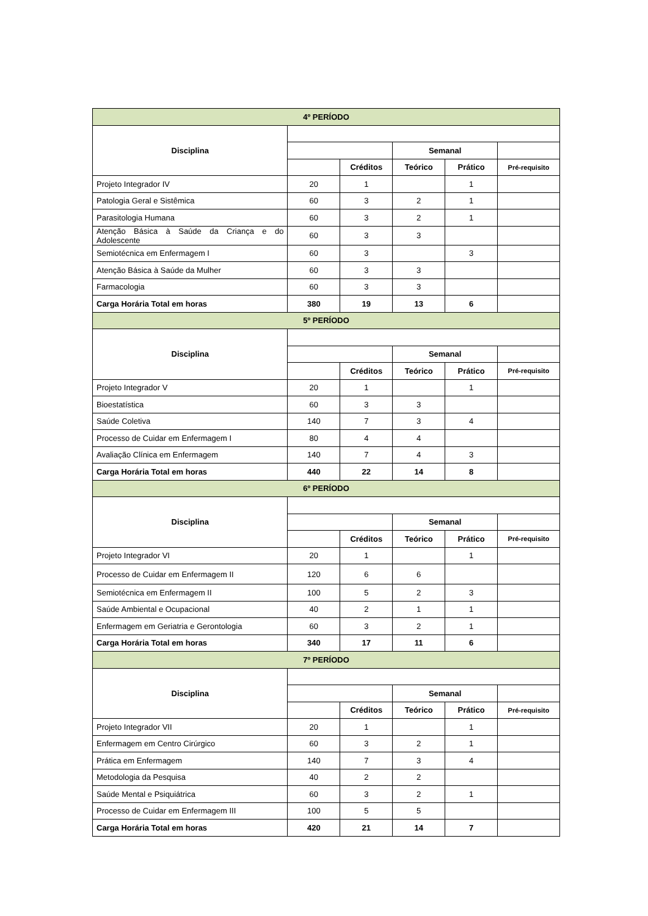| 4º PERÍODO | | | | | |
| Disciplina | | | | | |
| | | | Semanal | | |
| | | Créditos | Teórico | Prático | Pré-requisito |
| Projeto Integrador IV | 20 | 1 | | 1 | |
| Patologia Geral e Sistêmica | 60 | 3 | 2 | 1 | |
| Parasitologia Humana | 60 | 3 | 2 | 1 | |
| Atenção Básica à Saúde da Criança e do Adolescente | 60 | 3 | 3 | | |
| Semiotécnica em Enfermagem I | 60 | 3 | | 3 | |
| Atenção Básica à Saúde da Mulher | 60 | 3 | 3 | | |
| Farmacologia | 60 | 3 | 3 | | |
| Carga Horária Total em horas | 380 | 19 | 13 | 6 | |
| 5º PERÍODO | | | | | |
| Disciplina | | | | | |
| | | | Semanal | | |
| | | Créditos | Teórico | Prático | Pré-requisito |
| Projeto Integrador V | 20 | 1 | | 1 | |
| Bioestatística | 60 | 3 | 3 | | |
| Saúde Coletiva | 140 | 7 | 3 | 4 | |
| Processo de Cuidar em Enfermagem I | 80 | 4 | 4 | | |
| Avaliação Clínica em Enfermagem | 140 | 7 | 4 | 3 | |
| Carga Horária Total em horas | 440 | 22 | 14 | 8 | |
| 6º PERÍODO | | | | | |
| Disciplina | | | | | |
| | | | Semanal | | |
| | | Créditos | Teórico | Prático | Pré-requisito |
| Projeto Integrador VI | 20 | 1 | | 1 | |
| Processo de Cuidar em Enfermagem II | 120 | 6 | 6 | | |
| Semiotécnica em Enfermagem II | 100 | 5 | 2 | 3 | |
| Saúde Ambiental e Ocupacional | 40 | 2 | 1 | 1 | |
| Enfermagem em Geriatria e Gerontologia | 60 | 3 | 2 | 1 | |
| Carga Horária Total em horas | 340 | 17 | 11 | 6 | |
| 7º PERÍODO | | | | | |
| Disciplina | | | | | |
| | | | Semanal | | |
| | | Créditos | Teórico | Prático | Pré-requisito |
| Projeto Integrador VII | 20 | 1 | | 1 | |
| Enfermagem em Centro Cirúrgico | 60 | 3 | 2 | 1 | |
| Prática em Enfermagem | 140 | 7 | 3 | 4 | |
| Metodologia da Pesquisa | 40 | 2 | 2 | | |
| Saúde Mental e Psiquiátrica | 60 | 3 | 2 | 1 | |
| Processo de Cuidar em Enfermagem III | 100 | 5 | 5 | | |
| Carga Horária Total em horas | 420 | 21 | 14 | 7 | |